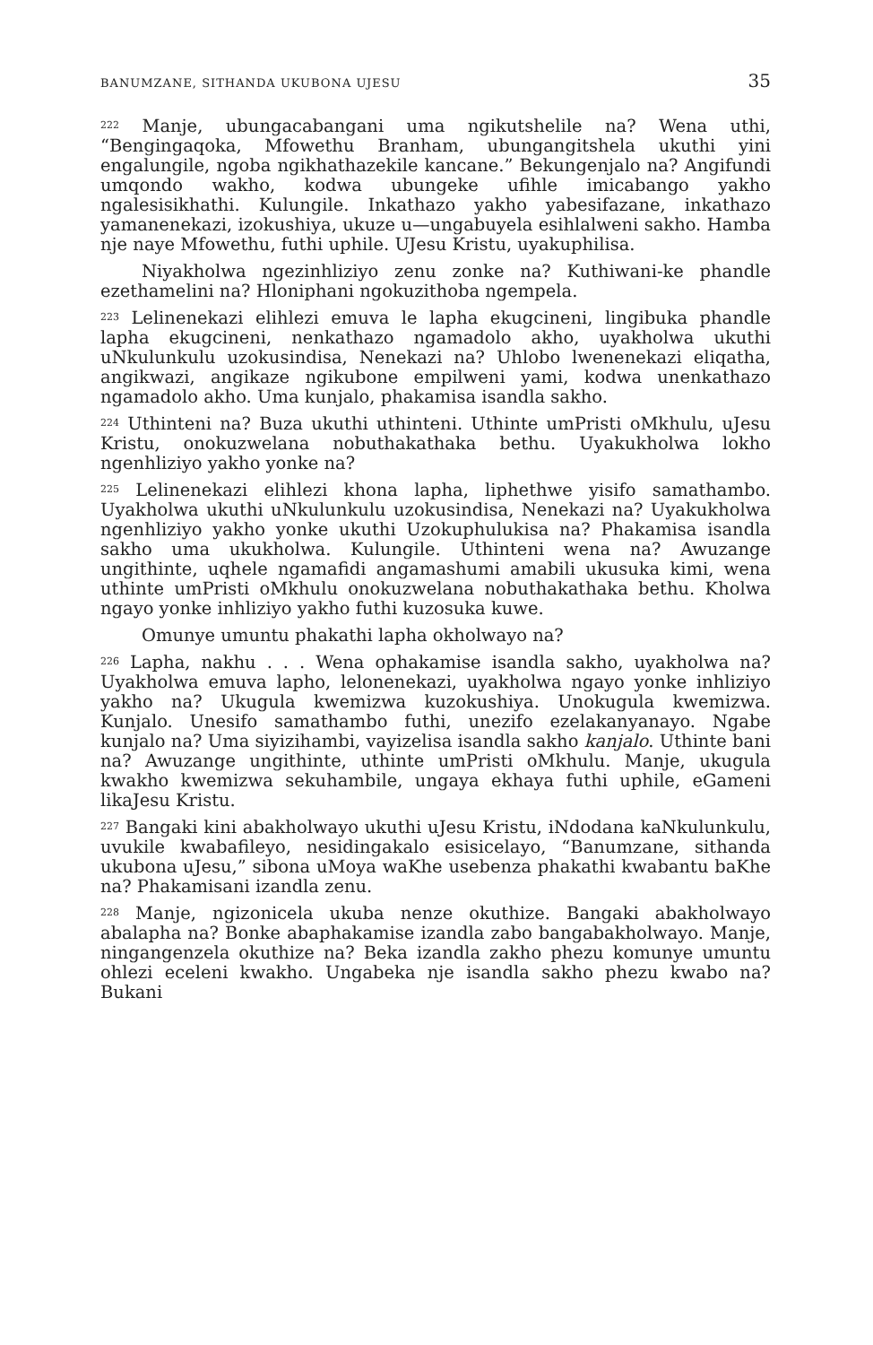BANUMZANE, SITHANDA UKUBONA UJESU 35
<sup>222</sup> Manje, ubungacabangani uma ngikutshelile na? Wena uthi, “Bengingaqoka, Mfowethu Branham, ubungangitshela ukuthi yini engalungile, ngoba ngikhathazekile kancane.” Bekungenjalo na? Angifundi umqondo wakho, kodwa ubungeke ufihle imicabango yakho ngalesisikhathi. Kulungile. Inkathazo yakho yabesifazane, inkathazo yamanenekazi, izokushiya, ukuze u—ungabuyela esihlalweni sakho. Hamba nje naye Mfowethu, futhi uphile. UJesu Kristu, uyakuphilisa.
Niyakholwa ngezinhliziyo zenu zonke na? Kuthiwani-ke phandle ezethamelini na? Hloniphani ngokuzithoba ngempela.
<sup>223</sup> Lelinenekazi elihlezi emuva le lapha ekugcineni, lingibuka phandle lapha ekugcineni, nenkathazo ngamadolo akho, uyakholwa ukuthi uNkulunkulu uzokusindisa, Nenekazi na? Uhlobo lwenenekazi eliqatha, angikwazi, angikaze ngikubone empilweni yami, kodwa unenkathazo ngamadolo akho. Uma kunjalo, phakamisa isandla sakho.
<sup>224</sup> Uthinteni na? Buza ukuthi uthinteni. Uthinte umPristi oMkhulu, uJesu Kristu, onokuzwelana nobuthakathaka bethu. Uyakukholwa lokho ngenhliziyo yakho yonke na?
<sup>225</sup> Lelinenekazi elihlezi khona lapha, liphethwe yisifo samathambo. Uyakholwa ukuthi uNkulunkulu uzokusindisa, Nenekazi na? Uyakukholwa ngenhliziyo yakho yonke ukuthi Uzokuphulukisa na? Phakamisa isandla sakho uma ukukholwa. Kulungile. Uthinteni wena na? Awuzange ungithinte, uqhele ngamafidi angamashumi amabili ukusuka kimi, wena uthinte umPristi oMkhulu onokuzwelana nobuthakathaka bethu. Kholwa ngayo yonke inhliziyo yakho futhi kuzosuka kuwe.
Omunye umuntu phakathi lapha okholwayo na?
<sup>226</sup> Lapha, nakhu . . . Wena ophakamise isandla sakho, uyakholwa na? Uyakholwa emuva lapho, lelonenekazi, uyakholwa ngayo yonke inhliziyo yakho na? Ukugula kwemizwa kuzokushiya. Unokugula kwemizwa. Kunjalo. Unesifo samathambo futhi, unezifo ezelakanyanayo. Ngabe kunjalo na? Uma siyizihambi, vayizelisa isandla sakho kanjalo. Uthinte bani na? Awuzange ungithinte, uthinte umPristi oMkhulu. Manje, ukugula kwakho kwemizwa sekuhambile, ungaya ekhaya futhi uphile, eGameni likaJesu Kristu.
<sup>227</sup> Bangaki kini abakholwayo ukuthi uJesu Kristu, iNdodana kaNkulunkulu, uvukile kwabafileyo, nesidingakalo esisicelayo, “Banumzane, sithanda ukubona uJesu,” sibona uMoya waKhe usebenza phakathi kwabantu baKhe na? Phakamisani izandla zenu.
<sup>228</sup> Manje, ngizonicela ukuba nenze okuthize. Bangaki abakholwayo abalapha na? Bonke abaphakamise izandla zabo bangabakholwayo. Manje, ningangenzela okuthize na? Beka izandla zakho phezu komunye umuntu ohlezi eceleni kwakho. Ungabeka nje isandla sakho phezu kwabo na? Bukani